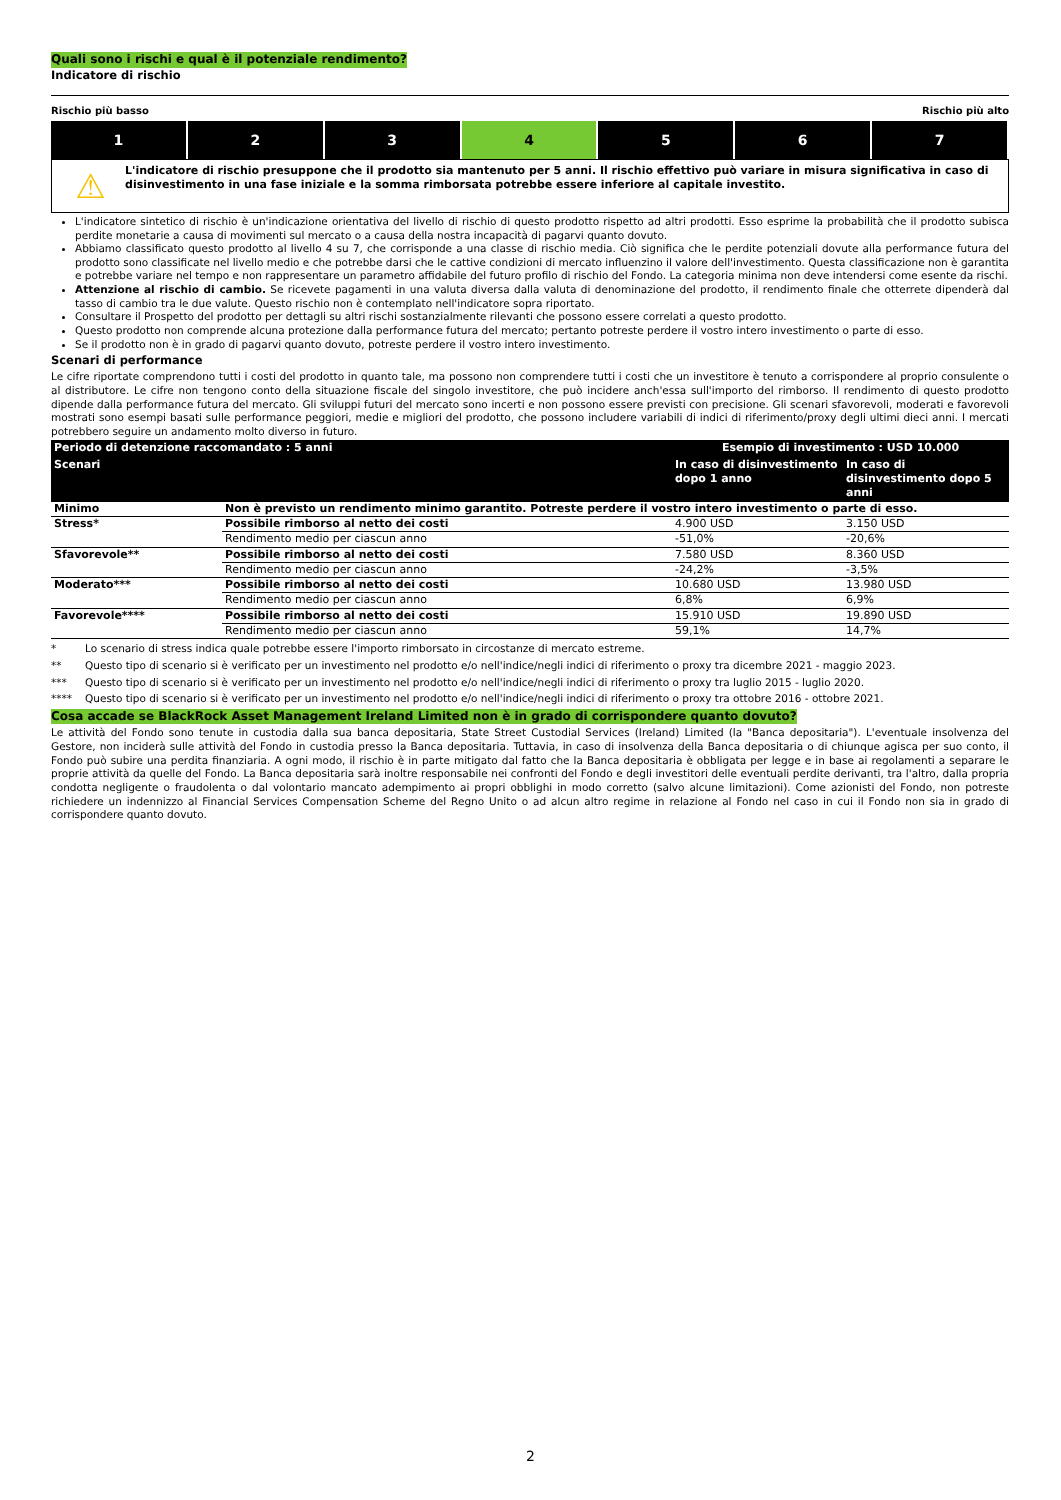Quali sono i rischi e qual è il potenziale rendimento?
Indicatore di rischio
Rischio più basso Rischio più alto
1 2 3 4 5 6 7
⚠
L'indicatore di rischio presuppone che il prodotto sia mantenuto per 5 anni. Il rischio effettivo può variare in misura significativa in caso di disinvestimento in una fase iniziale e la somma rimborsata potrebbe essere inferiore al capitale investito.
L'indicatore sintetico di rischio è un'indicazione orientativa del livello di rischio di questo prodotto rispetto ad altri prodotti. Esso esprime la probabilità che il prodotto subisca perdite monetarie a causa di movimenti sul mercato o a causa della nostra incapacità di pagarvi quanto dovuto.
Abbiamo classificato questo prodotto al livello 4 su 7, che corrisponde a una classe di rischio media. Ciò significa che le perdite potenziali dovute alla performance futura del prodotto sono classificate nel livello medio e che potrebbe darsi che le cattive condizioni di mercato influenzino il valore dell'investimento. Questa classificazione non è garantita e potrebbe variare nel tempo e non rappresentare un parametro affidabile del futuro profilo di rischio del Fondo. La categoria minima non deve intendersi come esente da rischi.
Attenzione al rischio di cambio. Se ricevete pagamenti in una valuta diversa dalla valuta di denominazione del prodotto, il rendimento finale che otterrete dipenderà dal tasso di cambio tra le due valute. Questo rischio non è contemplato nell'indicatore sopra riportato.
Consultare il Prospetto del prodotto per dettagli su altri rischi sostanzialmente rilevanti che possono essere correlati a questo prodotto.
Questo prodotto non comprende alcuna protezione dalla performance futura del mercato; pertanto potreste perdere il vostro intero investimento o parte di esso.
Se il prodotto non è in grado di pagarvi quanto dovuto, potreste perdere il vostro intero investimento.
Scenari di performance
Le cifre riportate comprendono tutti i costi del prodotto in quanto tale, ma possono non comprendere tutti i costi che un investitore è tenuto a corrispondere al proprio consulente o al distributore. Le cifre non tengono conto della situazione fiscale del singolo investitore, che può incidere anch'essa sull'importo del rimborso. Il rendimento di questo prodotto dipende dalla performance futura del mercato. Gli sviluppi futuri del mercato sono incerti e non possono essere previsti con precisione. Gli scenari sfavorevoli, moderati e favorevoli mostrati sono esempi basati sulle performance peggiori, medie e migliori del prodotto, che possono includere variabili di indici di riferimento/proxy degli ultimi dieci anni. I mercati potrebbero seguire un andamento molto diverso in futuro.
| Periodo di detenzione raccomandato : 5 anni | | Esempio di investimento : USD 10.000 | |
| --- | --- | --- | --- |
| Scenari | | In caso di disinvestimento dopo 1 anno | In caso di disinvestimento dopo 5 anni |
| Minimo | Non è previsto un rendimento minimo garantito. Potreste perdere il vostro intero investimento o parte di esso. | | |
| Stress* | Possibile rimborso al netto dei costi | 4.900 USD | 3.150 USD |
| | Rendimento medio per ciascun anno | -51,0% | -20,6% |
| Sfavorevole** | Possibile rimborso al netto dei costi | 7.580 USD | 8.360 USD |
| | Rendimento medio per ciascun anno | -24,2% | -3,5% |
| Moderato*** | Possibile rimborso al netto dei costi | 10.680 USD | 13.980 USD |
| | Rendimento medio per ciascun anno | 6,8% | 6,9% |
| Favorevole**** | Possibile rimborso al netto dei costi | 15.910 USD | 19.890 USD |
| | Rendimento medio per ciascun anno | 59,1% | 14,7% |
* Lo scenario di stress indica quale potrebbe essere l'importo rimborsato in circostanze di mercato estreme.
** Questo tipo di scenario si è verificato per un investimento nel prodotto e/o nell'indice/negli indici di riferimento o proxy tra dicembre 2021 - maggio 2023.
*** Questo tipo di scenario si è verificato per un investimento nel prodotto e/o nell'indice/negli indici di riferimento o proxy tra luglio 2015 - luglio 2020.
**** Questo tipo di scenario si è verificato per un investimento nel prodotto e/o nell'indice/negli indici di riferimento o proxy tra ottobre 2016 - ottobre 2021.
Cosa accade se BlackRock Asset Management Ireland Limited non è in grado di corrispondere quanto dovuto?
Le attività del Fondo sono tenute in custodia dalla sua banca depositaria, State Street Custodial Services (Ireland) Limited (la "Banca depositaria"). L'eventuale insolvenza del Gestore, non inciderà sulle attività del Fondo in custodia presso la Banca depositaria. Tuttavia, in caso di insolvenza della Banca depositaria o di chiunque agisca per suo conto, il Fondo può subire una perdita finanziaria. A ogni modo, il rischio è in parte mitigato dal fatto che la Banca depositaria è obbligata per legge e in base ai regolamenti a separare le proprie attività da quelle del Fondo. La Banca depositaria sarà inoltre responsabile nei confronti del Fondo e degli investitori delle eventuali perdite derivanti, tra l'altro, dalla propria condotta negligente o fraudolenta o dal volontario mancato adempimento ai propri obblighi in modo corretto (salvo alcune limitazioni). Come azionisti del Fondo, non potreste richiedere un indennizzo al Financial Services Compensation Scheme del Regno Unito o ad alcun altro regime in relazione al Fondo nel caso in cui il Fondo non sia in grado di corrispondere quanto dovuto.
2